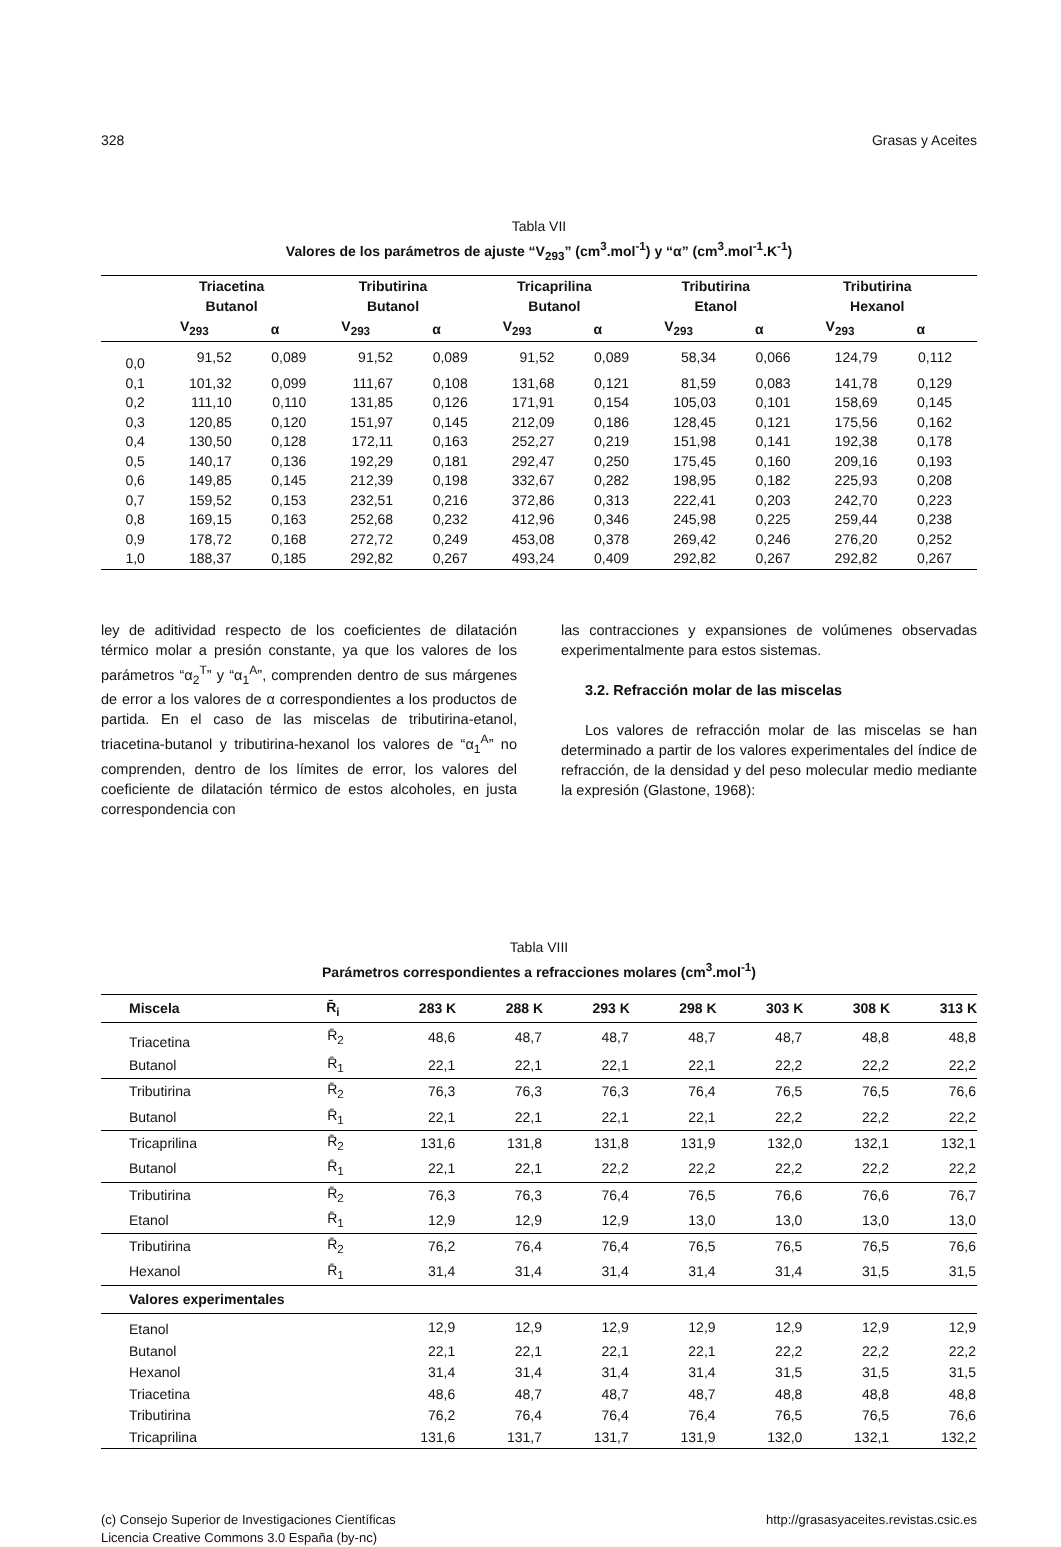328 Grasas y Aceites
Tabla VII
Valores de los parámetros de ajuste “V<sub>293</sub>” (cm<sup>3</sup>.mol<sup>-1</sup>) y “α” (cm<sup>3</sup>.mol<sup>-1</sup>.K<sup>-1</sup>)
| | Triacetina Butanol | | Tributirina Butanol | | Tricaprilina Butanol | | Tributirina Etanol | | Tributirina Hexanol | | |
| --- | --- | --- | --- | --- | --- | --- | --- | --- | --- | --- | --- |
| | V<sub>293</sub> | α | V<sub>293</sub> | α | V<sub>293</sub> | α | V<sub>293</sub> | α | V<sub>293</sub> | α | |
| 0,0 | 91,52 | 0,089 | 91,52 | 0,089 | 91,52 | 0,089 | 58,34 | 0,066 | 124,79 | 0,112 | |
| 0,1 | 101,32 | 0,099 | 111,67 | 0,108 | 131,68 | 0,121 | 81,59 | 0,083 | 141,78 | 0,129 | |
| 0,2 | 111,10 | 0,110 | 131,85 | 0,126 | 171,91 | 0,154 | 105,03 | 0,101 | 158,69 | 0,145 | |
| 0,3 | 120,85 | 0,120 | 151,97 | 0,145 | 212,09 | 0,186 | 128,45 | 0,121 | 175,56 | 0,162 | |
| 0,4 | 130,50 | 0,128 | 172,11 | 0,163 | 252,27 | 0,219 | 151,98 | 0,141 | 192,38 | 0,178 | |
| 0,5 | 140,17 | 0,136 | 192,29 | 0,181 | 292,47 | 0,250 | 175,45 | 0,160 | 209,16 | 0,193 | |
| 0,6 | 149,85 | 0,145 | 212,39 | 0,198 | 332,67 | 0,282 | 198,95 | 0,182 | 225,93 | 0,208 | |
| 0,7 | 159,52 | 0,153 | 232,51 | 0,216 | 372,86 | 0,313 | 222,41 | 0,203 | 242,70 | 0,223 | |
| 0,8 | 169,15 | 0,163 | 252,68 | 0,232 | 412,96 | 0,346 | 245,98 | 0,225 | 259,44 | 0,238 | |
| 0,9 | 178,72 | 0,168 | 272,72 | 0,249 | 453,08 | 0,378 | 269,42 | 0,246 | 276,20 | 0,252 | |
| 1,0 | 188,37 | 0,185 | 292,82 | 0,267 | 493,24 | 0,409 | 292,82 | 0,267 | 292,82 | 0,267 | |
ley de aditividad respecto de los coeficientes de dilatación térmico molar a presión constante, ya que los valores de los parámetros “α<sub>2</sub><sup>T</sup>” y “α<sub>1</sub><sup>A</sup>”, comprenden dentro de sus márgenes de error a los valores de α correspondientes a los productos de partida. En el caso de las miscelas de tributirina-etanol, triacetina-butanol y tributirina-hexanol los valores de “α<sub>1</sub><sup>A</sup>” no comprenden, dentro de los límites de error, los valores del coeficiente de dilatación térmico de estos alcoholes, en justa correspondencia con
las contracciones y expansiones de volúmenes observadas experimentalmente para estos sistemas.
3.2. Refracción molar de las miscelas
Los valores de refracción molar de las miscelas se han determinado a partir de los valores experimentales del índice de refracción, de la densidad y del peso molecular medio mediante la expresión (Glastone, 1968):
Tabla VIII
Parámetros correspondientes a refracciones molares (cm<sup>3</sup>.mol<sup>-1</sup>)
| Miscela | R̄<sub>i</sub> | 283 K | 288 K | 293 K | 298 K | 303 K | 308 K | 313 K |
| --- | --- | --- | --- | --- | --- | --- | --- | --- |
| Triacetina | R̄<sub>2</sub> | 48,6 | 48,7 | 48,7 | 48,7 | 48,7 | 48,8 | 48,8 |
| Butanol | R̄<sub>1</sub> | 22,1 | 22,1 | 22,1 | 22,1 | 22,2 | 22,2 | 22,2 |
| Tributirina | R̄<sub>2</sub> | 76,3 | 76,3 | 76,3 | 76,4 | 76,5 | 76,5 | 76,6 |
| Butanol | R̄<sub>1</sub> | 22,1 | 22,1 | 22,1 | 22,1 | 22,2 | 22,2 | 22,2 |
| Tricaprilina | R̄<sub>2</sub> | 131,6 | 131,8 | 131,8 | 131,9 | 132,0 | 132,1 | 132,1 |
| Butanol | R̄<sub>1</sub> | 22,1 | 22,1 | 22,2 | 22,2 | 22,2 | 22,2 | 22,2 |
| Tributirina | R̄<sub>2</sub> | 76,3 | 76,3 | 76,4 | 76,5 | 76,6 | 76,6 | 76,7 |
| Etanol | R̄<sub>1</sub> | 12,9 | 12,9 | 12,9 | 13,0 | 13,0 | 13,0 | 13,0 |
| Tributirina | R̄<sub>2</sub> | 76,2 | 76,4 | 76,4 | 76,5 | 76,5 | 76,5 | 76,6 |
| Hexanol | R̄<sub>1</sub> | 31,4 | 31,4 | 31,4 | 31,4 | 31,4 | 31,5 | 31,5 |
| Valores experimentales | | | | | | | | |
| Etanol | | 12,9 | 12,9 | 12,9 | 12,9 | 12,9 | 12,9 | 12,9 |
| Butanol | | 22,1 | 22,1 | 22,1 | 22,1 | 22,2 | 22,2 | 22,2 |
| Hexanol | | 31,4 | 31,4 | 31,4 | 31,4 | 31,5 | 31,5 | 31,5 |
| Triacetina | | 48,6 | 48,7 | 48,7 | 48,7 | 48,8 | 48,8 | 48,8 |
| Tributirina | | 76,2 | 76,4 | 76,4 | 76,4 | 76,5 | 76,5 | 76,6 |
| Tricaprilina | | 131,6 | 131,7 | 131,7 | 131,9 | 132,0 | 132,1 | 132,2 |
(c) Consejo Superior de Investigaciones Científicas
Licencia Creative Commons 3.0 España (by-nc)
http://grasasyaceites.revistas.csic.es